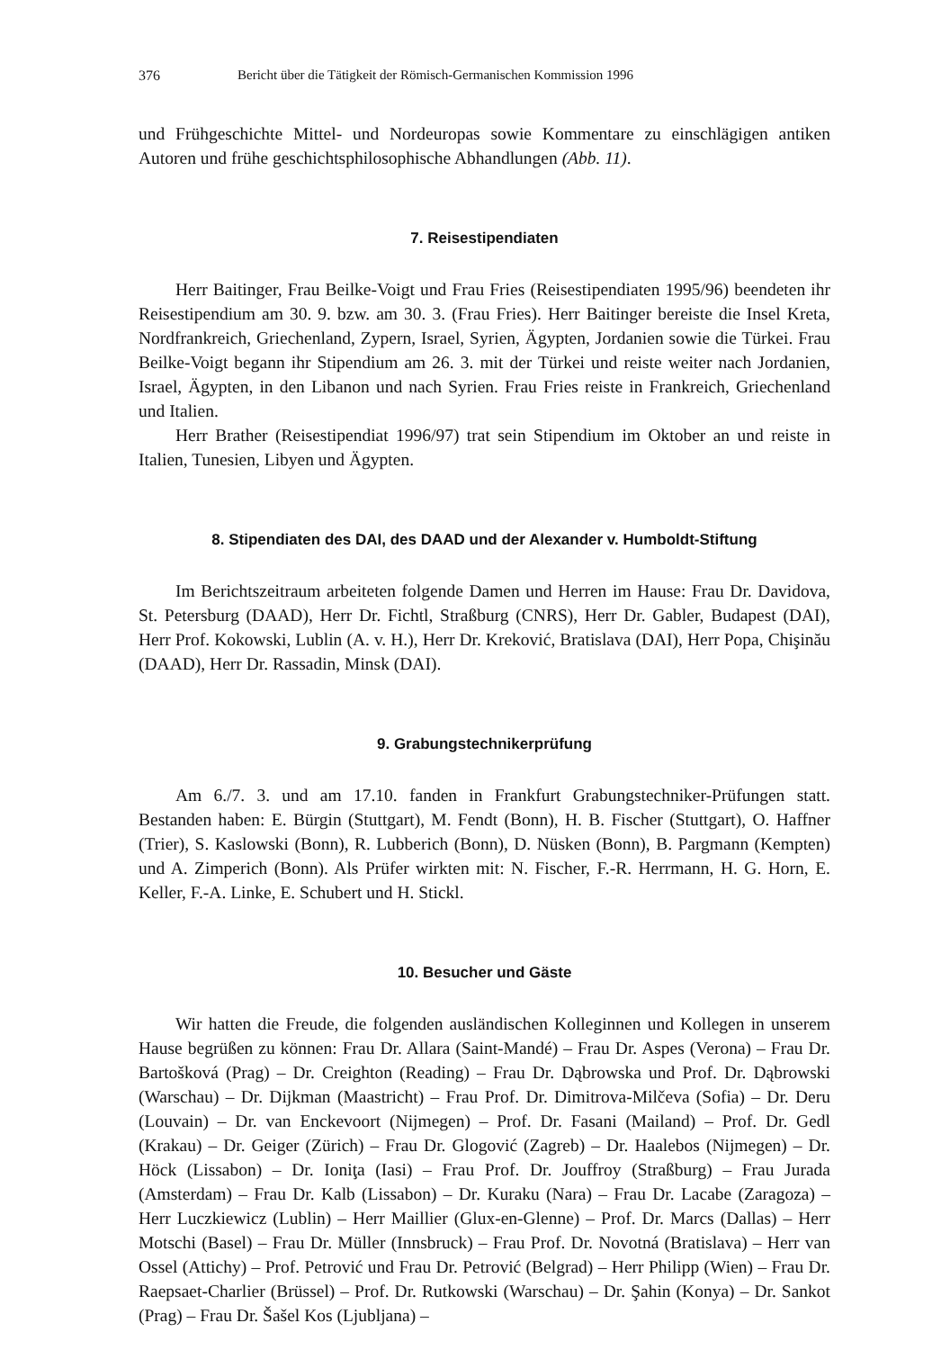376 Bericht über die Tätigkeit der Römisch-Germanischen Kommission 1996
und Frühgeschichte Mittel- und Nordeuropas sowie Kommentare zu einschlägigen antiken Autoren und frühe geschichtsphilosophische Abhandlungen (Abb. 11).
7. Reisestipendiaten
Herr Baitinger, Frau Beilke-Voigt und Frau Fries (Reisestipendiaten 1995/96) beendeten ihr Reisestipendium am 30. 9. bzw. am 30. 3. (Frau Fries). Herr Baitinger bereiste die Insel Kreta, Nordfrankreich, Griechenland, Zypern, Israel, Syrien, Ägypten, Jordanien sowie die Türkei. Frau Beilke-Voigt begann ihr Stipendium am 26. 3. mit der Türkei und reiste weiter nach Jordanien, Israel, Ägypten, in den Libanon und nach Syrien. Frau Fries reiste in Frankreich, Griechenland und Italien.
Herr Brather (Reisestipendiat 1996/97) trat sein Stipendium im Oktober an und reiste in Italien, Tunesien, Libyen und Ägypten.
8. Stipendiaten des DAI, des DAAD und der Alexander v. Humboldt-Stiftung
Im Berichtszeitraum arbeiteten folgende Damen und Herren im Hause: Frau Dr. Davidova, St. Petersburg (DAAD), Herr Dr. Fichtl, Straßburg (CNRS), Herr Dr. Gabler, Budapest (DAI), Herr Prof. Kokowski, Lublin (A. v. H.), Herr Dr. Kreković, Bratislava (DAI), Herr Popa, Chişinău (DAAD), Herr Dr. Rassadin, Minsk (DAI).
9. Grabungstechnikerprüfung
Am 6./7. 3. und am 17.10. fanden in Frankfurt Grabungstechniker-Prüfungen statt. Bestanden haben: E. Bürgin (Stuttgart), M. Fendt (Bonn), H. B. Fischer (Stuttgart), O. Haffner (Trier), S. Kaslowski (Bonn), R. Lubberich (Bonn), D. Nüsken (Bonn), B. Pargmann (Kempten) und A. Zimperich (Bonn). Als Prüfer wirkten mit: N. Fischer, F.-R. Herrmann, H. G. Horn, E. Keller, F.-A. Linke, E. Schubert und H. Stickl.
10. Besucher und Gäste
Wir hatten die Freude, die folgenden ausländischen Kolleginnen und Kollegen in unserem Hause begrüßen zu können: Frau Dr. Allara (Saint-Mandé) – Frau Dr. Aspes (Verona) – Frau Dr. Bartošková (Prag) – Dr. Creighton (Reading) – Frau Dr. Dąbrowska und Prof. Dr. Dąbrowski (Warschau) – Dr. Dijkman (Maastricht) – Frau Prof. Dr. Dimitrova-Milčeva (Sofia) – Dr. Deru (Louvain) – Dr. van Enckevoort (Nijmegen) – Prof. Dr. Fasani (Mailand) – Prof. Dr. Gedl (Krakau) – Dr. Geiger (Zürich) – Frau Dr. Glogović (Zagreb) – Dr. Haalebos (Nijmegen) – Dr. Höck (Lissabon) – Dr. Ioniţa (Iasi) – Frau Prof. Dr. Jouffroy (Straßburg) – Frau Jurada (Amsterdam) – Frau Dr. Kalb (Lissabon) – Dr. Kuraku (Nara) – Frau Dr. Lacabe (Zaragoza) – Herr Luczkiewicz (Lublin) – Herr Maillier (Glux-en-Glenne) – Prof. Dr. Marcs (Dallas) – Herr Motschi (Basel) – Frau Dr. Müller (Innsbruck) – Frau Prof. Dr. Novotná (Bratislava) – Herr van Ossel (Attichy) – Prof. Petrović und Frau Dr. Petrović (Belgrad) – Herr Philipp (Wien) – Frau Dr. Raepsaet-Charlier (Brüssel) – Prof. Dr. Rutkowski (Warschau) – Dr. Şahin (Konya) – Dr. Sankot (Prag) – Frau Dr. Šašel Kos (Ljubljana) –